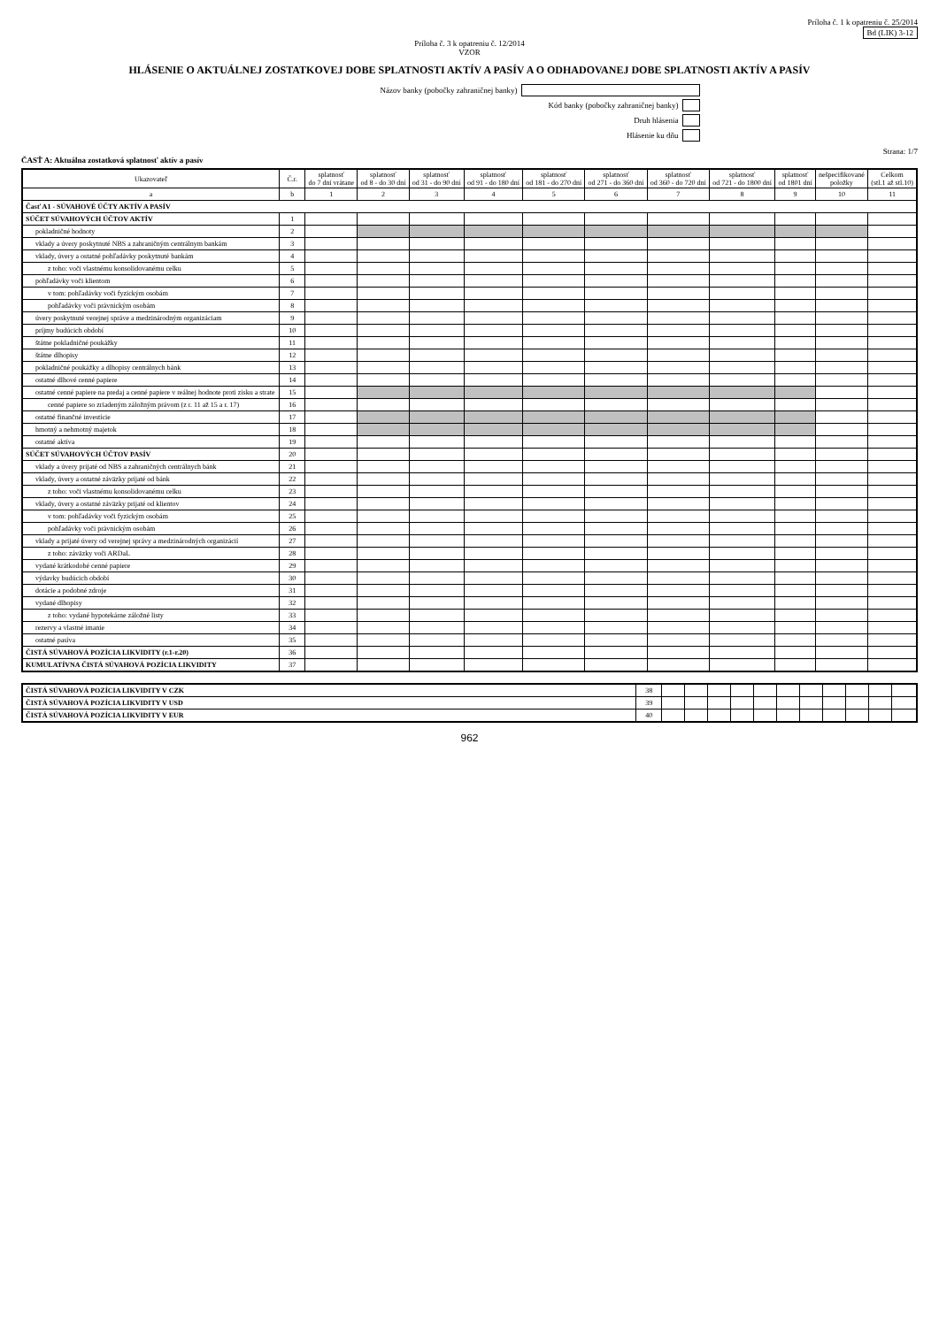Príloha č. 1 k opatreniu č. 25/2014
Bd (LIK) 3-12
Príloha č. 3 k opatreniu č. 12/2014
VZOR
HLÁSENIE O AKTUÁLNEJ ZOSTATKOVEJ DOBE SPLATNOSTI AKTÍV A PASÍV A O ODHADOVANEJ DOBE SPLATNOSTI AKTÍV A PASÍV
Názov banky (pobočky zahraničnej banky)
Kód banky (pobočky zahraničnej banky)
Druh hlásenia
Hlásenie ku dňu
Strana: 1/7
ČASŤ A: Aktuálna zostatková splatnosť aktív a pasív
| Ukazovateľ | Č.r. | splatnosť do 7 dní vrátane | splatnosť od 8 - do 30 dní | splatnosť od 31 - do 90 dní | splatnosť od 91 - do 180 dní | splatnosť od 181 - do 270 dní | splatnosť od 271 - do 360 dní | splatnosť od 360 - do 720 dní | splatnosť od 721 - do 1800 dní | splatnosť od 1801 dní | nešpecifikované položky | Celkom (stl.1 až stl.10) |
| --- | --- | --- | --- | --- | --- | --- | --- | --- | --- | --- | --- | --- |
| a | b | 1 | 2 | 3 | 4 | 5 | 6 | 7 | 8 | 9 | 10 | 11 |
| Časť A1 - SÚVAHOVÉ ÚČTY AKTÍV A PASÍV | | | | | | | | | | | | |
| SÚČET SÚVAHOVÝCH ÚČTOV AKTÍV | 1 | | | | | | | | | | | |
| pokladničné hodnoty | 2 | | | | | | | | | | | |
| vklady a úvery poskytnuté NBS a zahraničným centrálnym bankám | 3 | | | | | | | | | | | |
| vklady, úvery a ostatné pohľadávky poskytnuté bankám | 4 | | | | | | | | | | | |
| z toho: voči vlastnému konsolidovanému celku | 5 | | | | | | | | | | | |
| pohľadávky voči klientom | 6 | | | | | | | | | | | |
| v tom: pohľadávky voči fyzickým osobám | 7 | | | | | | | | | | | |
| pohľadávky voči právnickým osobám | 8 | | | | | | | | | | | |
| úvery poskytnuté verejnej správe a medzinárodným organizáciam | 9 | | | | | | | | | | | |
| príjmy budúcich období | 10 | | | | | | | | | | | |
| štátne pokladničné poukážky | 11 | | | | | | | | | | | |
| štátne dlhopisy | 12 | | | | | | | | | | | |
| pokladničné poukážky a dlhopisy centrálnych bánk | 13 | | | | | | | | | | | |
| ostatné dlhové cenné papiere | 14 | | | | | | | | | | | |
| ostatné cenné papiere na predaj a cenné papiere v reálnej hodnote proti zisku a strate | 15 | | | | | | | | | | | |
| cenné papiere so zriadeným záložným právom (z r. 11 až 15 a r. 17) | 16 | | | | | | | | | | | |
| ostatné finančné investície | 17 | | | | | | | | | | | |
| hmotný a nehmotný majetok | 18 | | | | | | | | | | | |
| ostatné aktíva | 19 | | | | | | | | | | | |
| SÚČET SÚVAHOVÝCH ÚČTOV PASÍV | 20 | | | | | | | | | | | |
| vklady a úvery prijaté od NBS a zahraničných centrálnych bánk | 21 | | | | | | | | | | | |
| vklady, úvery a ostatné záväzky prijaté od bánk | 22 | | | | | | | | | | | |
| z toho: voči vlastnému konsolidovanému celku | 23 | | | | | | | | | | | |
| vklady, úvery a ostatné záväzky prijaté od klientov | 24 | | | | | | | | | | | |
| v tom: pohľadávky voči fyzickým osobám | 25 | | | | | | | | | | | |
| pohľadávky voči právnickým osobám | 26 | | | | | | | | | | | |
| vklady a prijaté úvery od verejnej správy a medzinárodných organizácií | 27 | | | | | | | | | | | |
| z toho: záväzky voči ARDaL | 28 | | | | | | | | | | | |
| vydané krátkodobé cenné papiere | 29 | | | | | | | | | | | |
| výdavky budúcich období | 30 | | | | | | | | | | | |
| dotácie a podobné zdroje | 31 | | | | | | | | | | | |
| vydané dlhopisy | 32 | | | | | | | | | | | |
| z toho: vydané hypotekárne záložné listy | 33 | | | | | | | | | | | |
| rezervy a vlastné imanie | 34 | | | | | | | | | | | |
| ostatné pasíva | 35 | | | | | | | | | | | |
| ČISTÁ SÚVAHOVÁ POZÍCIA LIKVIDITY (r.1-r.20) | 36 | | | | | | | | | | | |
| KUMULATÍVNA ČISTÁ SÚVAHOVÁ POZÍCIA LIKVIDITY | 37 | | | | | | | | | | | |
| ČISTÁ SÚVAHOVÁ POZÍCIA LIKVIDITY V CZK | 38 | | | | | | | | | | | |
| ČISTÁ SÚVAHOVÁ POZÍCIA LIKVIDITY V USD | 39 | | | | | | | | | | | |
| ČISTÁ SÚVAHOVÁ POZÍCIA LIKVIDITY V EUR | 40 | | | | | | | | | | | |
962